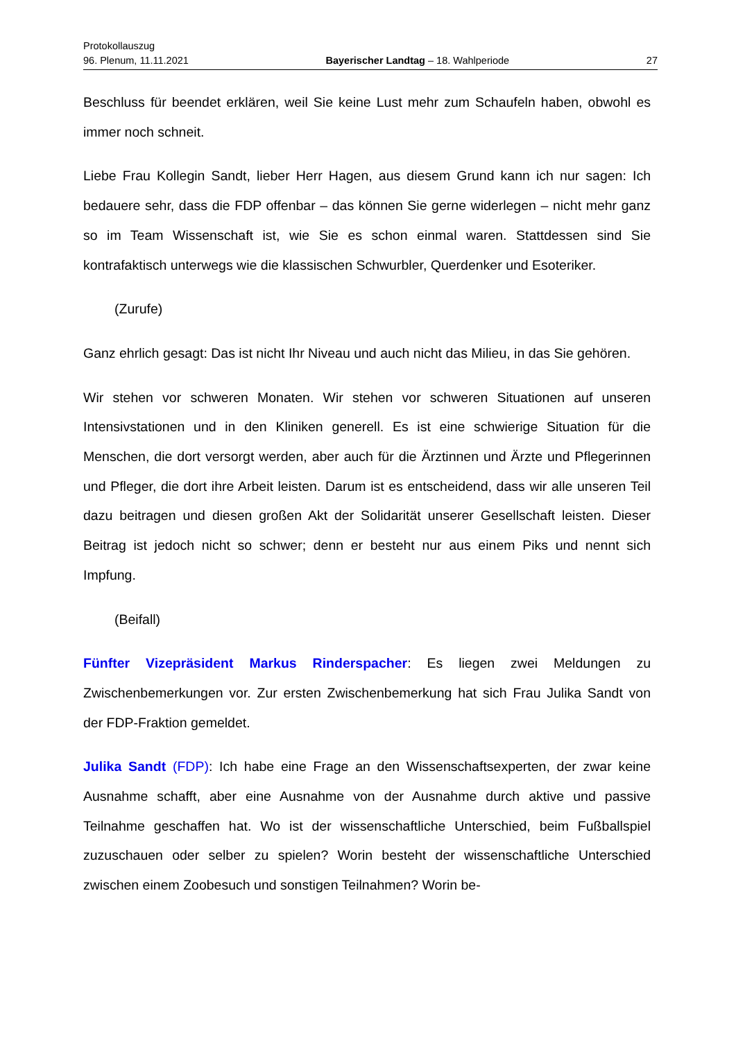Protokollauszug
96. Plenum, 11.11.2021 Bayerischer Landtag – 18. Wahlperiode 27
Beschluss für beendet erklären, weil Sie keine Lust mehr zum Schaufeln haben, obwohl es immer noch schneit.
Liebe Frau Kollegin Sandt, lieber Herr Hagen, aus diesem Grund kann ich nur sagen: Ich bedauere sehr, dass die FDP offenbar – das können Sie gerne widerlegen – nicht mehr ganz so im Team Wissenschaft ist, wie Sie es schon einmal waren. Stattdessen sind Sie kontrafaktisch unterwegs wie die klassischen Schwurbler, Querdenker und Esoteriker.
(Zurufe)
Ganz ehrlich gesagt: Das ist nicht Ihr Niveau und auch nicht das Milieu, in das Sie gehören.
Wir stehen vor schweren Monaten. Wir stehen vor schweren Situationen auf unseren Intensivstationen und in den Kliniken generell. Es ist eine schwierige Situation für die Menschen, die dort versorgt werden, aber auch für die Ärztinnen und Ärzte und Pflegerinnen und Pfleger, die dort ihre Arbeit leisten. Darum ist es entscheidend, dass wir alle unseren Teil dazu beitragen und diesen großen Akt der Solidarität unserer Gesellschaft leisten. Dieser Beitrag ist jedoch nicht so schwer; denn er besteht nur aus einem Piks und nennt sich Impfung.
(Beifall)
Fünfter Vizepräsident Markus Rinderspacher: Es liegen zwei Meldungen zu Zwischenbemerkungen vor. Zur ersten Zwischenbemerkung hat sich Frau Julika Sandt von der FDP-Fraktion gemeldet.
Julika Sandt (FDP): Ich habe eine Frage an den Wissenschaftsexperten, der zwar keine Ausnahme schafft, aber eine Ausnahme von der Ausnahme durch aktive und passive Teilnahme geschaffen hat. Wo ist der wissenschaftliche Unterschied, beim Fußballspiel zuzuschauen oder selber zu spielen? Worin besteht der wissenschaftliche Unterschied zwischen einem Zoobesuch und sonstigen Teilnahmen? Worin be-